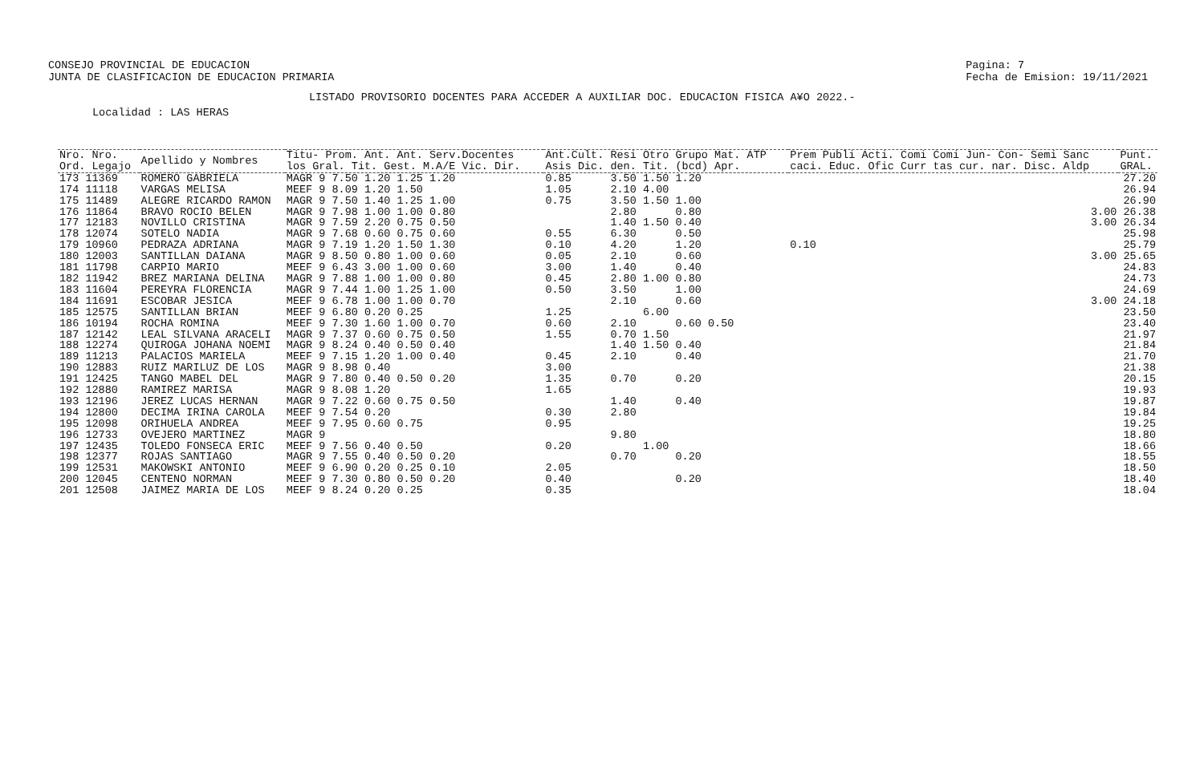CONSEJO PROVINCIAL DE EDUCACION
JUNTA DE CLASIFICACION DE EDUCACION PRIMARIA
Pagina: 7
Fecha de Emision: 19/11/2021
LISTADO PROVISORIO DOCENTES PARA ACCEDER A AUXILIAR DOC. EDUCACION FISICA A¥O 2022.-
Localidad : LAS HERAS
| Nro. Nro. Ord. Legajo | Apellido y Nombres | Titu- Prom. Ant. Ant. Serv.Docentes los Gral. Tit. Gest. M.A/E Vic. Dir. | Ant.Cult. Resi Otro Grupo Mat. ATP Asis Dic. den. Tit. (bcd) Apr. | Prem Publi Acti. Comi Comi Jun- Con- Semi Sanc caci. Educ. Ofic Curr tas cur. nar. Disc. Aldp | Punt. GRAL. |
| --- | --- | --- | --- | --- | --- |
| 173 11369 | ROMERO GABRIELA | MAGR 9 7.50 1.20 1.25 1.20 | 0.85 3.50 1.50 1.20 | | 27.20 |
| 174 11118 | VARGAS MELISA | MEEF 9 8.09 1.20 1.50 | 1.05 2.10 4.00 | | 26.94 |
| 175 11489 | ALEGRE RICARDO RAMON | MAGR 9 7.50 1.40 1.25 1.00 | 0.75 3.50 1.50 1.00 | | 26.90 |
| 176 11864 | BRAVO ROCIO BELEN | MAGR 9 7.98 1.00 1.00 0.80 | 2.80 0.80 | 3.00 | 26.38 |
| 177 12183 | NOVILLO CRISTINA | MAGR 9 7.59 2.20 0.75 0.50 | 1.40 1.50 0.40 | 3.00 | 26.34 |
| 178 12074 | SOTELO NADIA | MAGR 9 7.68 0.60 0.75 0.60 | 0.55 6.30 0.50 | | 25.98 |
| 179 10960 | PEDRAZA ADRIANA | MAGR 9 7.19 1.20 1.50 1.30 | 0.10 4.20 1.20 | 0.10 | 25.79 |
| 180 12003 | SANTILLAN DAIANA | MAGR 9 8.50 0.80 1.00 0.60 | 0.05 2.10 0.60 | 3.00 | 25.65 |
| 181 11798 | CARPIO MARIO | MEEF 9 6.43 3.00 1.00 0.60 | 3.00 1.40 0.40 | | 24.83 |
| 182 11942 | BREZ MARIANA DELINA | MAGR 9 7.88 1.00 1.00 0.80 | 0.45 2.80 1.00 0.80 | | 24.73 |
| 183 11604 | PEREYRA FLORENCIA | MAGR 9 7.44 1.00 1.25 1.00 | 0.50 3.50 1.00 | | 24.69 |
| 184 11691 | ESCOBAR JESICA | MEEF 9 6.78 1.00 1.00 0.70 | 2.10 0.60 | 3.00 | 24.18 |
| 185 12575 | SANTILLAN BRIAN | MEEF 9 6.80 0.20 0.25 | 1.25 6.00 | | 23.50 |
| 186 10194 | ROCHA ROMINA | MEEF 9 7.30 1.60 1.00 0.70 | 0.60 2.10 0.60 0.50 | | 23.40 |
| 187 12142 | LEAL SILVANA ARACELI | MAGR 9 7.37 0.60 0.75 0.50 | 1.55 0.70 1.50 | | 21.97 |
| 188 12274 | QUIROGA JOHANA NOEMI | MAGR 9 8.24 0.40 0.50 0.40 | 1.40 1.50 0.40 | | 21.84 |
| 189 11213 | PALACIOS MARIELA | MEEF 9 7.15 1.20 1.00 0.40 | 0.45 2.10 0.40 | | 21.70 |
| 190 12883 | RUIZ MARILUZ DE LOS | MAGR 9 8.98 0.40 | 3.00 | | 21.38 |
| 191 12425 | TANGO MABEL DEL | MAGR 9 7.80 0.40 0.50 0.20 | 1.35 0.70 0.20 | | 20.15 |
| 192 12880 | RAMIREZ MARISA | MAGR 9 8.08 1.20 | 1.65 | | 19.93 |
| 193 12196 | JEREZ LUCAS HERNAN | MAGR 9 7.22 0.60 0.75 0.50 | 1.40 0.40 | | 19.87 |
| 194 12800 | DECIMA IRINA CAROLA | MEEF 9 7.54 0.20 | 0.30 2.80 | | 19.84 |
| 195 12098 | ORIHUELA ANDREA | MEEF 9 7.95 0.60 0.75 | 0.95 | | 19.25 |
| 196 12733 | OVEJERO MARTINEZ | MAGR 9 | 9.80 | | 18.80 |
| 197 12435 | TOLEDO FONSECA ERIC | MEEF 9 7.56 0.40 0.50 | 0.20 1.00 | | 18.66 |
| 198 12377 | ROJAS SANTIAGO | MAGR 9 7.55 0.40 0.50 0.20 | 0.70 0.20 | | 18.55 |
| 199 12531 | MAKOWSKI ANTONIO | MEEF 9 6.90 0.20 0.25 0.10 | 2.05 | | 18.50 |
| 200 12045 | CENTENO NORMAN | MEEF 9 7.30 0.80 0.50 0.20 | 0.40 0.20 | | 18.40 |
| 201 12508 | JAIMEZ MARIA DE LOS | MEEF 9 8.24 0.20 0.25 | 0.35 | | 18.04 |